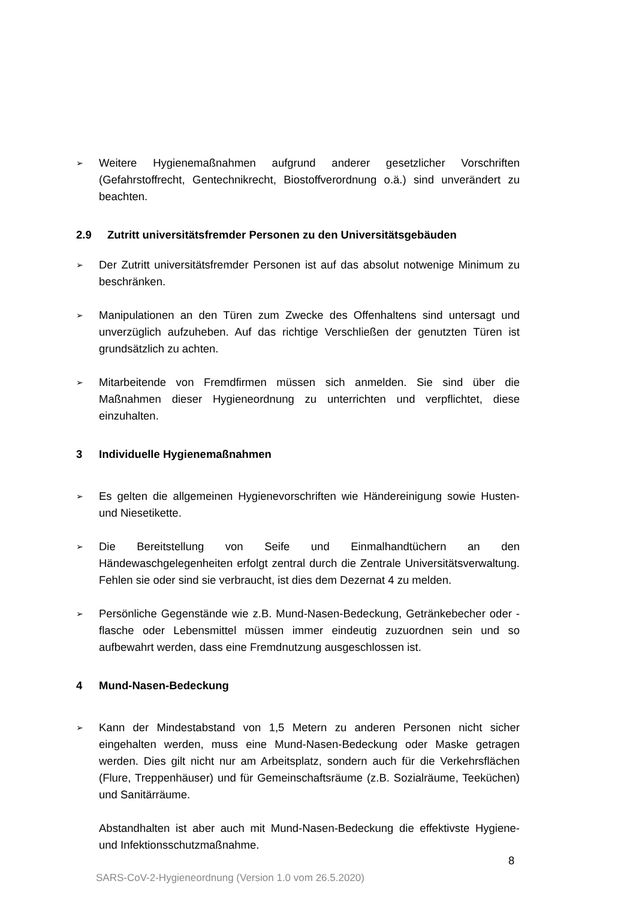➢
Weitere Hygienemaßnahmen aufgrund anderer gesetzlicher Vorschriften (Gefahrstoffrecht, Gentechnikrecht, Biostoffverordnung o.ä.) sind unverändert zu beachten.
2.9 Zutritt universitätsfremder Personen zu den Universitätsgebäuden
➢
Der Zutritt universitätsfremder Personen ist auf das absolut notwenige Minimum zu beschränken.
➢
Manipulationen an den Türen zum Zwecke des Offenhaltens sind untersagt und unverzüglich aufzuheben. Auf das richtige Verschließen der genutzten Türen ist grundsätzlich zu achten.
➢
Mitarbeitende von Fremdfirmen müssen sich anmelden. Sie sind über die Maßnahmen dieser Hygieneordnung zu unterrichten und verpflichtet, diese einzuhalten.
3 Individuelle Hygienemaßnahmen
➢
Es gelten die allgemeinen Hygienevorschriften wie Händereinigung sowie Husten- und Niesetikette.
➢
Die Bereitstellung von Seife und Einmalhandtüchern an den Händewaschgelegenheiten erfolgt zentral durch die Zentrale Universitätsverwaltung. Fehlen sie oder sind sie verbraucht, ist dies dem Dezernat 4 zu melden.
➢
Persönliche Gegenstände wie z.B. Mund-Nasen-Bedeckung, Getränkebecher oder -flasche oder Lebensmittel müssen immer eindeutig zuzuordnen sein und so aufbewahrt werden, dass eine Fremdnutzung ausgeschlossen ist.
4 Mund-Nasen-Bedeckung
➢
Kann der Mindestabstand von 1,5 Metern zu anderen Personen nicht sicher eingehalten werden, muss eine Mund-Nasen-Bedeckung oder Maske getragen werden. Dies gilt nicht nur am Arbeitsplatz, sondern auch für die Verkehrsflächen (Flure, Treppenhäuser) und für Gemeinschaftsräume (z.B. Sozialräume, Teeküchen) und Sanitärräume.
Abstandhalten ist aber auch mit Mund-Nasen-Bedeckung die effektivste Hygiene- und Infektionsschutzmaßnahme.
8
SARS-CoV-2-Hygieneordnung (Version 1.0 vom 26.5.2020)